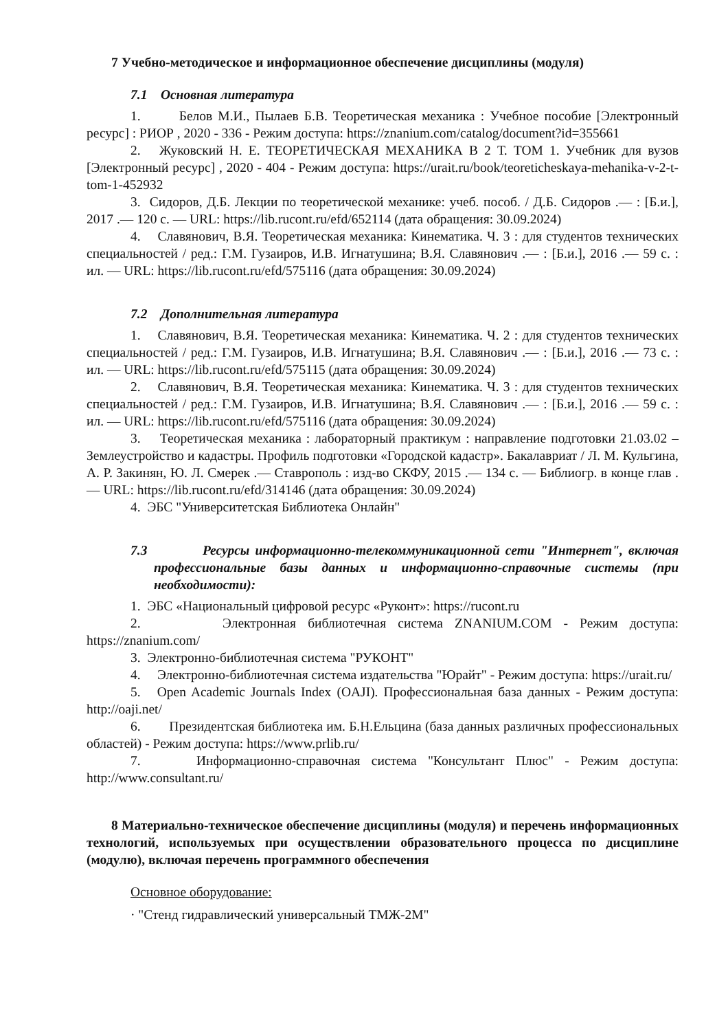7 Учебно-методическое и информационное обеспечение дисциплины (модуля)
7.1 Основная литература
1. Белов М.И., Пылаев Б.В. Теоретическая механика : Учебное пособие [Электронный ресурс] : РИОР , 2020 - 336 - Режим доступа: https://znanium.com/catalog/document?id=355661
2. Жуковский Н. Е. ТЕОРЕТИЧЕСКАЯ МЕХАНИКА В 2 Т. ТОМ 1. Учебник для вузов [Электронный ресурс] , 2020 - 404 - Режим доступа: https://urait.ru/book/teoreticheskaya-mehanika-v-2-t-tom-1-452932
3. Сидоров, Д.Б. Лекции по теоретической механике: учеб. пособ. / Д.Б. Сидоров .— : [Б.и.], 2017 .— 120 с. — URL: https://lib.rucont.ru/efd/652114 (дата обращения: 30.09.2024)
4. Славянович, В.Я. Теоретическая механика: Кинематика. Ч. 3 : для студентов технических специальностей / ред.: Г.М. Гузаиров, И.В. Игнатушина; В.Я. Славянович .— : [Б.и.], 2016 .— 59 с. : ил. — URL: https://lib.rucont.ru/efd/575116 (дата обращения: 30.09.2024)
7.2 Дополнительная литература
1. Славянович, В.Я. Теоретическая механика: Кинематика. Ч. 2 : для студентов технических специальностей / ред.: Г.М. Гузаиров, И.В. Игнатушина; В.Я. Славянович .— : [Б.и.], 2016 .— 73 с. : ил. — URL: https://lib.rucont.ru/efd/575115 (дата обращения: 30.09.2024)
2. Славянович, В.Я. Теоретическая механика: Кинематика. Ч. 3 : для студентов технических специальностей / ред.: Г.М. Гузаиров, И.В. Игнатушина; В.Я. Славянович .— : [Б.и.], 2016 .— 59 с. : ил. — URL: https://lib.rucont.ru/efd/575116 (дата обращения: 30.09.2024)
3. Теоретическая механика : лабораторный практикум : направление подготовки 21.03.02 – Землеустройство и кадастры. Профиль подготовки «Городской кадастр». Бакалавриат / Л. М. Кульгина, А. Р. Закинян, Ю. Л. Смерек .— Ставрополь : изд-во СКФУ, 2015 .— 134 с. — Библиогр. в конце глав .— URL: https://lib.rucont.ru/efd/314146 (дата обращения: 30.09.2024)
4. ЭБС "Университетская Библиотека Онлайн"
7.3 Ресурсы информационно-телекоммуникационной сети "Интернет", включая профессиональные базы данных и информационно-справочные системы (при необходимости):
1. ЭБС «Национальный цифровой ресурс «Руконт»: https://rucont.ru
2. Электронная библиотечная система ZNANIUM.COM - Режим доступа: https://znanium.com/
3. Электронно-библиотечная система "РУКОНТ"
4. Электронно-библиотечная система издательства "Юрайт" - Режим доступа: https://urait.ru/
5. Open Academic Journals Index (OAJI). Профессиональная база данных - Режим доступа: http://oaji.net/
6. Президентская библиотека им. Б.Н.Ельцина (база данных различных профессиональных областей) - Режим доступа: https://www.prlib.ru/
7. Информационно-справочная система "Консультант Плюс" - Режим доступа: http://www.consultant.ru/
8 Материально-техническое обеспечение дисциплины (модуля) и перечень информационных технологий, используемых при осуществлении образовательного процесса по дисциплине (модулю), включая перечень программного обеспечения
Основное оборудование:
· "Стенд гидравлический универсальный ТМЖ-2М"